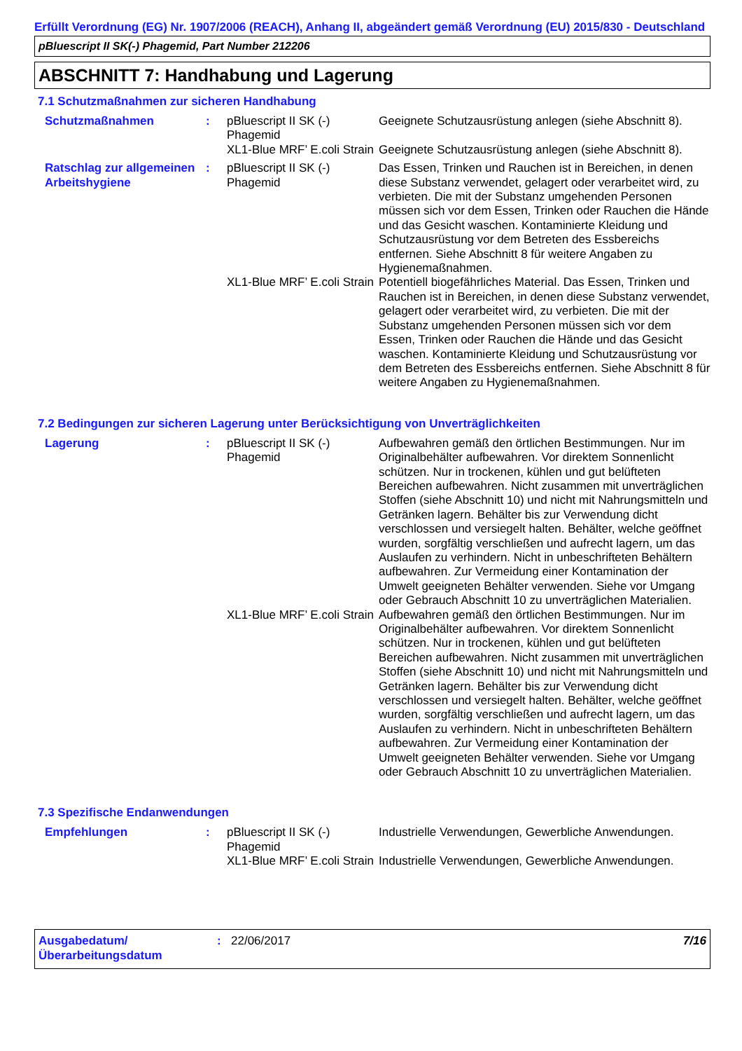Erfüllt Verordnung (EG) Nr. 1907/2006 (REACH), Anhang II, abgeändert gemäß Verordnung (EU) 2015/830 - Deutschland
pBluescript II SK(-) Phagemid, Part Number 212206
ABSCHNITT 7: Handhabung und Lagerung
7.1 Schutzmaßnahmen zur sicheren Handhabung
| Schutzmaßnahmen | : | pBluescript II SK (-) Phagemid | Geeignete Schutzausrüstung anlegen (siehe Abschnitt 8). |
| | | XL1-Blue MRF’ E.coli Strain | Geeignete Schutzausrüstung anlegen (siehe Abschnitt 8). |
| Ratschlag zur allgemeinen Arbeitshygiene | : | pBluescript II SK (-) Phagemid | Das Essen, Trinken und Rauchen ist in Bereichen, in denen diese Substanz verwendet, gelagert oder verarbeitet wird, zu verbieten. Die mit der Substanz umgehenden Personen müssen sich vor dem Essen, Trinken oder Rauchen die Hände und das Gesicht waschen. Kontaminierte Kleidung und Schutzausrüstung vor dem Betreten des Essbereichs entfernen. Siehe Abschnitt 8 für weitere Angaben zu Hygienemaßnahmen. |
| | | XL1-Blue MRF’ E.coli Strain | Potentiell biogefährliches Material. Das Essen, Trinken und Rauchen ist in Bereichen, in denen diese Substanz verwendet, gelagert oder verarbeitet wird, zu verbieten. Die mit der Substanz umgehenden Personen müssen sich vor dem Essen, Trinken oder Rauchen die Hände und das Gesicht waschen. Kontaminierte Kleidung und Schutzausrüstung vor dem Betreten des Essbereichs entfernen. Siehe Abschnitt 8 für weitere Angaben zu Hygienemaßnahmen. |
7.2 Bedingungen zur sicheren Lagerung unter Berücksichtigung von Unverträglichkeiten
| Lagerung | : | pBluescript II SK (-) Phagemid | Aufbewahren gemäß den örtlichen Bestimmungen. Nur im Originalbehälter aufbewahren. Vor direktem Sonnenlicht schützen. Nur in trockenen, kühlen und gut belüfteten Bereichen aufbewahren. Nicht zusammen mit unverträglichen Stoffen (siehe Abschnitt 10) und nicht mit Nahrungsmitteln und Getränken lagern. Behälter bis zur Verwendung dicht verschlossen und versiegelt halten. Behälter, welche geöffnet wurden, sorgfältig verschließen und aufrecht lagern, um das Auslaufen zu verhindern. Nicht in unbeschrifteten Behältern aufbewahren. Zur Vermeidung einer Kontamination der Umwelt geeigneten Behälter verwenden. Siehe vor Umgang oder Gebrauch Abschnitt 10 zu unverträglichen Materialien. |
| | | XL1-Blue MRF’ E.coli Strain | Aufbewahren gemäß den örtlichen Bestimmungen. Nur im Originalbehälter aufbewahren. Vor direktem Sonnenlicht schützen. Nur in trockenen, kühlen und gut belüfteten Bereichen aufbewahren. Nicht zusammen mit unverträglichen Stoffen (siehe Abschnitt 10) und nicht mit Nahrungsmitteln und Getränken lagern. Behälter bis zur Verwendung dicht verschlossen und versiegelt halten. Behälter, welche geöffnet wurden, sorgfältig verschließen und aufrecht lagern, um das Auslaufen zu verhindern. Nicht in unbeschrifteten Behältern aufbewahren. Zur Vermeidung einer Kontamination der Umwelt geeigneten Behälter verwenden. Siehe vor Umgang oder Gebrauch Abschnitt 10 zu unverträglichen Materialien. |
7.3 Spezifische Endanwendungen
| Empfehlungen | : | pBluescript II SK (-) Phagemid | Industrielle Verwendungen, Gewerbliche Anwendungen. |
| | | XL1-Blue MRF’ E.coli Strain | Industrielle Verwendungen, Gewerbliche Anwendungen. |
Ausgabedatum/ Überarbeitungsdatum
: 22/06/2017 7/16